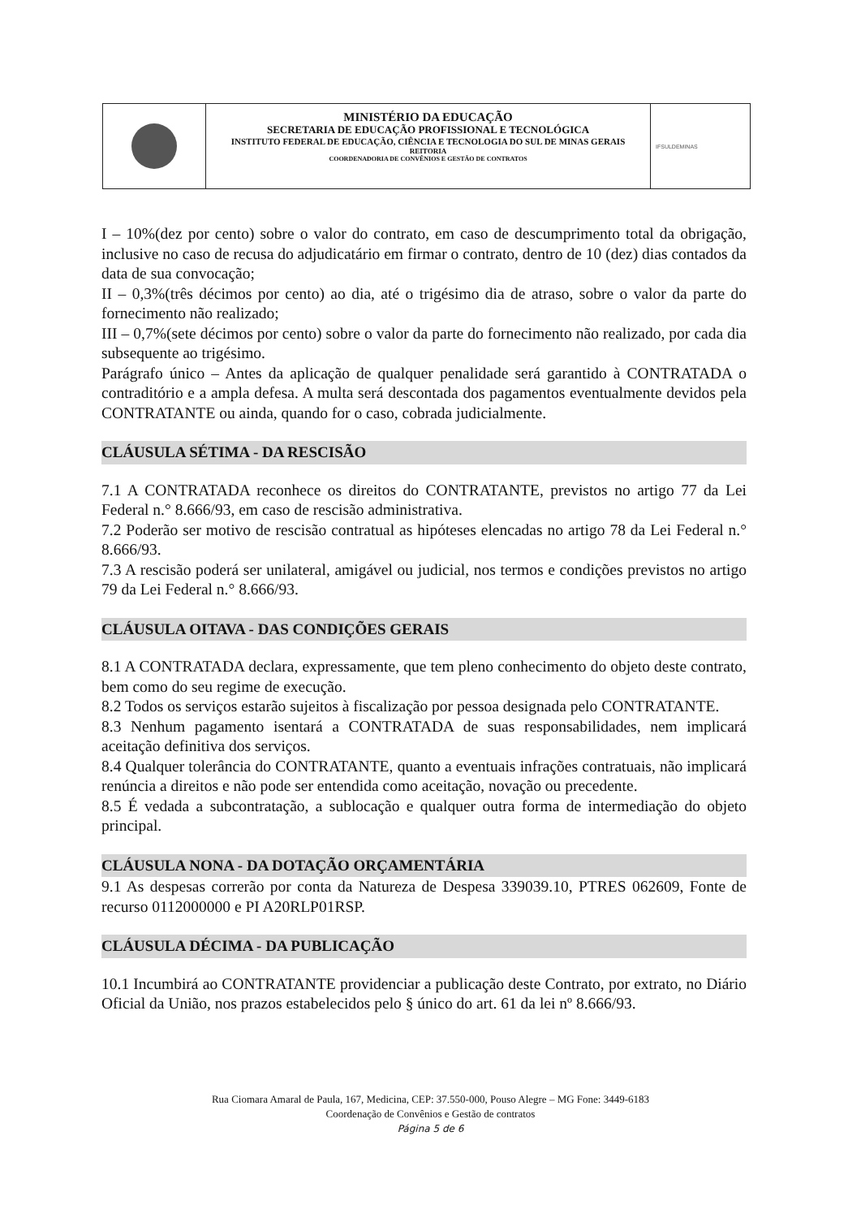MINISTÉRIO DA EDUCAÇÃO
SECRETARIA DE EDUCAÇÃO PROFISSIONAL E TECNOLÓGICA
INSTITUTO FEDERAL DE EDUCAÇÃO, CIÊNCIA E TECNOLOGIA DO SUL DE MINAS GERAIS
REITORIA
COORDENADORIA DE CONVÊNIOS E GESTÃO DE CONTRATOS
IFSULDEMINAS
I – 10%(dez por cento) sobre o valor do contrato, em caso de descumprimento total da obrigação, inclusive no caso de recusa do adjudicatário em firmar o contrato, dentro de 10 (dez) dias contados da data de sua convocação;
II – 0,3%(três décimos por cento) ao dia, até o trigésimo dia de atraso, sobre o valor da parte do fornecimento não realizado;
III – 0,7%(sete décimos por cento) sobre o valor da parte do fornecimento não realizado, por cada dia subsequente ao trigésimo.
Parágrafo único – Antes da aplicação de qualquer penalidade será garantido à CONTRATADA o contraditório e a ampla defesa. A multa será descontada dos pagamentos eventualmente devidos pela CONTRATANTE ou ainda, quando for o caso, cobrada judicialmente.
CLÁUSULA SÉTIMA - DA RESCISÃO
7.1 A CONTRATADA reconhece os direitos do CONTRATANTE, previstos no artigo 77 da Lei Federal n.° 8.666/93, em caso de rescisão administrativa.
7.2 Poderão ser motivo de rescisão contratual as hipóteses elencadas no artigo 78 da Lei Federal n.° 8.666/93.
7.3 A rescisão poderá ser unilateral, amigável ou judicial, nos termos e condições previstos no artigo 79 da Lei Federal n.° 8.666/93.
CLÁUSULA OITAVA - DAS CONDIÇÕES GERAIS
8.1 A CONTRATADA declara, expressamente, que tem pleno conhecimento do objeto deste contrato, bem como do seu regime de execução.
8.2 Todos os serviços estarão sujeitos à fiscalização por pessoa designada pelo CONTRATANTE.
8.3 Nenhum pagamento isentará a CONTRATADA de suas responsabilidades, nem implicará aceitação definitiva dos serviços.
8.4 Qualquer tolerância do CONTRATANTE, quanto a eventuais infrações contratuais, não implicará renúncia a direitos e não pode ser entendida como aceitação, novação ou precedente.
8.5 É vedada a subcontratação, a sublocação e qualquer outra forma de intermediação do objeto principal.
CLÁUSULA NONA - DA DOTAÇÃO ORÇAMENTÁRIA
9.1 As despesas correrão por conta da Natureza de Despesa 339039.10, PTRES 062609, Fonte de recurso 0112000000 e PI A20RLP01RSP.
CLÁUSULA DÉCIMA - DA PUBLICAÇÃO
10.1 Incumbirá ao CONTRATANTE providenciar a publicação deste Contrato, por extrato, no Diário Oficial da União, nos prazos estabelecidos pelo § único do art. 61 da lei nº 8.666/93.
Rua Ciomara Amaral de Paula, 167, Medicina, CEP: 37.550-000, Pouso Alegre – MG Fone: 3449-6183
Coordenação de Convênios e Gestão de contratos
Página 5 de 6